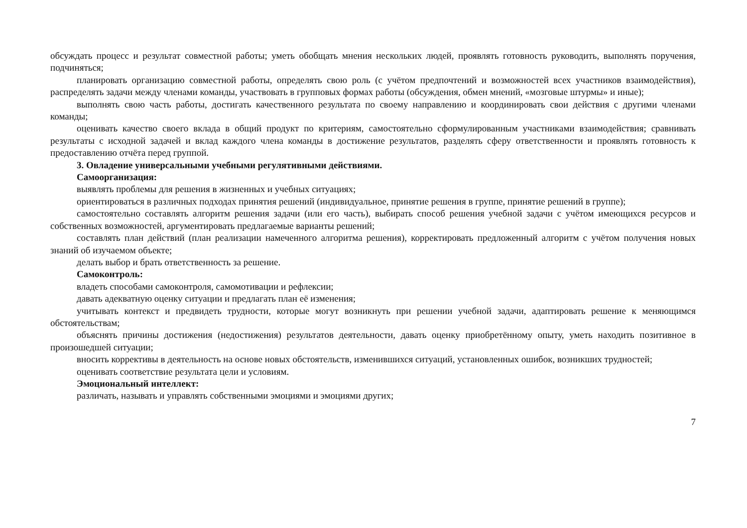обсуждать процесс и результат совместной работы; уметь обобщать мнения нескольких людей, проявлять готовность руководить, выполнять поручения, подчиняться;
планировать организацию совместной работы, определять свою роль (с учётом предпочтений и возможностей всех участников взаимодействия), распределять задачи между членами команды, участвовать в групповых формах работы (обсуждения, обмен мнений, «мозговые штурмы» и иные);
выполнять свою часть работы, достигать качественного результата по своему направлению и координировать свои действия с другими членами команды;
оценивать качество своего вклада в общий продукт по критериям, самостоятельно сформулированным участниками взаимодействия; сравнивать результаты с исходной задачей и вклад каждого члена команды в достижение результатов, разделять сферу ответственности и проявлять готовность к предоставлению отчёта перед группой.
3. Овладение универсальными учебными регулятивными действиями.
Самоорганизация:
выявлять проблемы для решения в жизненных и учебных ситуациях;
ориентироваться в различных подходах принятия решений (индивидуальное, принятие решения в группе, принятие решений в группе);
самостоятельно составлять алгоритм решения задачи (или его часть), выбирать способ решения учебной задачи с учётом имеющихся ресурсов и собственных возможностей, аргументировать предлагаемые варианты решений;
составлять план действий (план реализации намеченного алгоритма решения), корректировать предложенный алгоритм с учётом получения новых знаний об изучаемом объекте;
делать выбор и брать ответственность за решение.
Самоконтроль:
владеть способами самоконтроля, самомотивации и рефлексии;
давать адекватную оценку ситуации и предлагать план её изменения;
учитывать контекст и предвидеть трудности, которые могут возникнуть при решении учебной задачи, адаптировать решение к меняющимся обстоятельствам;
объяснять причины достижения (недостижения) результатов деятельности, давать оценку приобретённому опыту, уметь находить позитивное в произошедшей ситуации;
вносить коррективы в деятельность на основе новых обстоятельств, изменившихся ситуаций, установленных ошибок, возникших трудностей;
оценивать соответствие результата цели и условиям.
Эмоциональный интеллект:
различать, называть и управлять собственными эмоциями и эмоциями других;
7